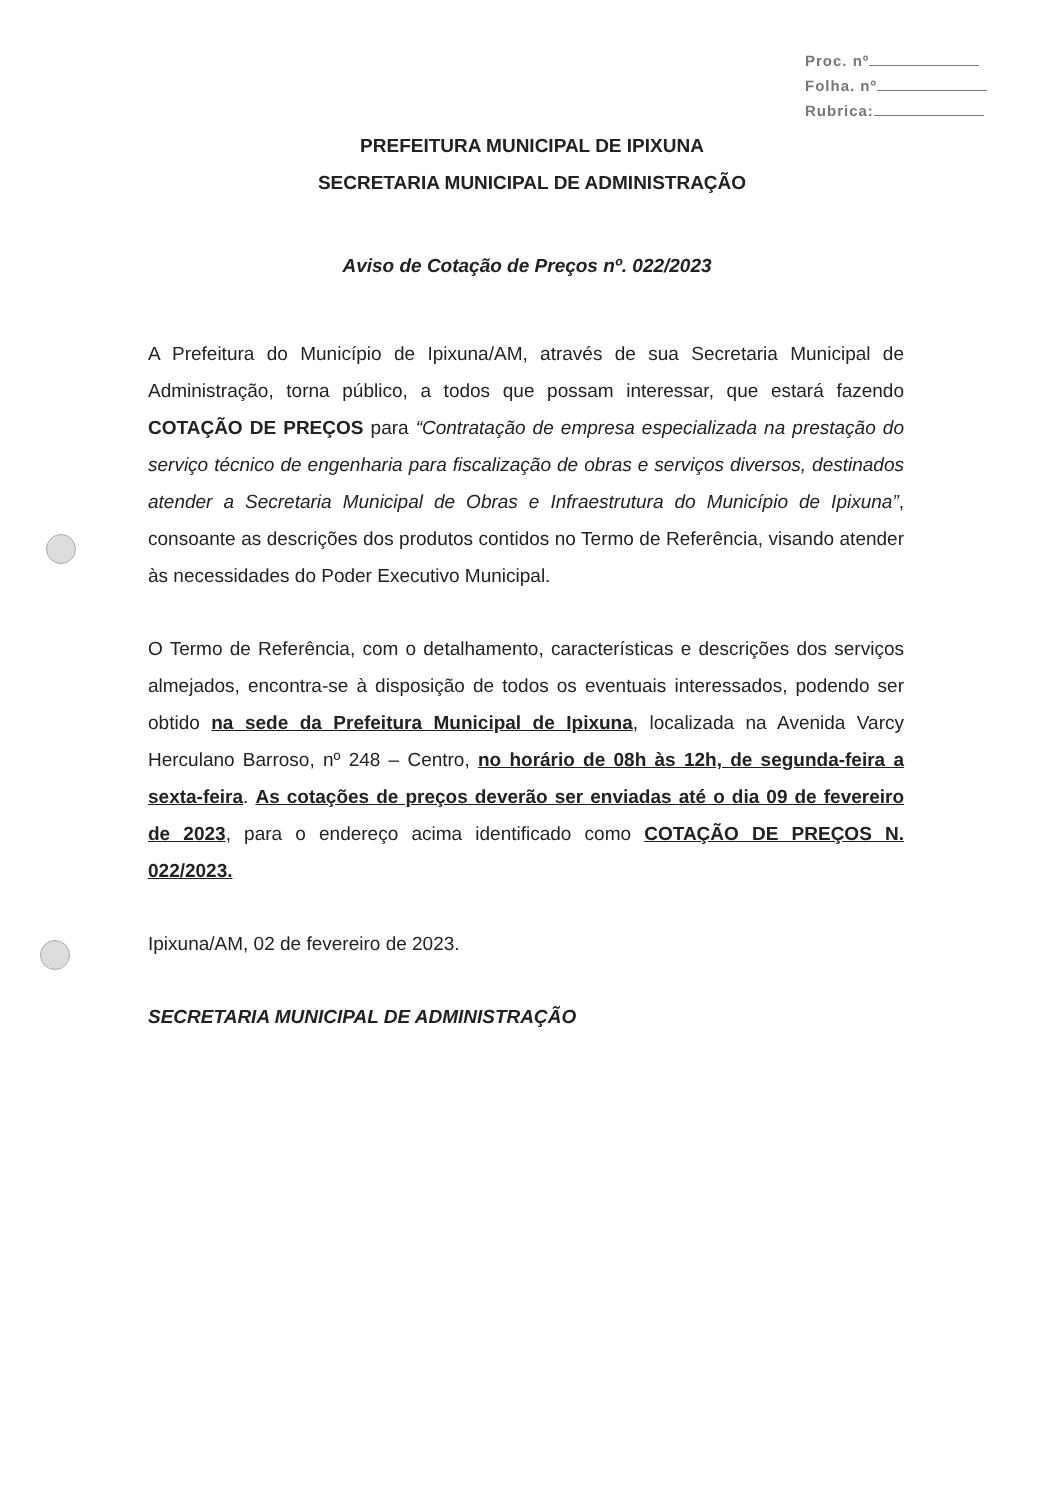Proc. nº
Folha. nº
Rubrica:
PREFEITURA MUNICIPAL DE IPIXUNA
SECRETARIA MUNICIPAL DE ADMINISTRAÇÃO
Aviso de Cotação de Preços nº. 022/2023
A Prefeitura do Município de Ipixuna/AM, através de sua Secretaria Municipal de Administração, torna público, a todos que possam interessar, que estará fazendo COTAÇÃO DE PREÇOS para “Contratação de empresa especializada na prestação do serviço técnico de engenharia para fiscalização de obras e serviços diversos, destinados atender a Secretaria Municipal de Obras e Infraestrutura do Município de Ipixuna”, consoante as descrições dos produtos contidos no Termo de Referência, visando atender às necessidades do Poder Executivo Municipal.
O Termo de Referência, com o detalhamento, características e descrições dos serviços almejados, encontra-se à disposição de todos os eventuais interessados, podendo ser obtido na sede da Prefeitura Municipal de Ipixuna, localizada na Avenida Varcy Herculano Barroso, nº 248 – Centro, no horário de 08h às 12h, de segunda-feira a sexta-feira. As cotações de preços deverão ser enviadas até o dia 09 de fevereiro de 2023, para o endereço acima identificado como COTAÇÃO DE PREÇOS N. 022/2023.
Ipixuna/AM, 02 de fevereiro de 2023.
SECRETARIA MUNICIPAL DE ADMINISTRAÇÃO